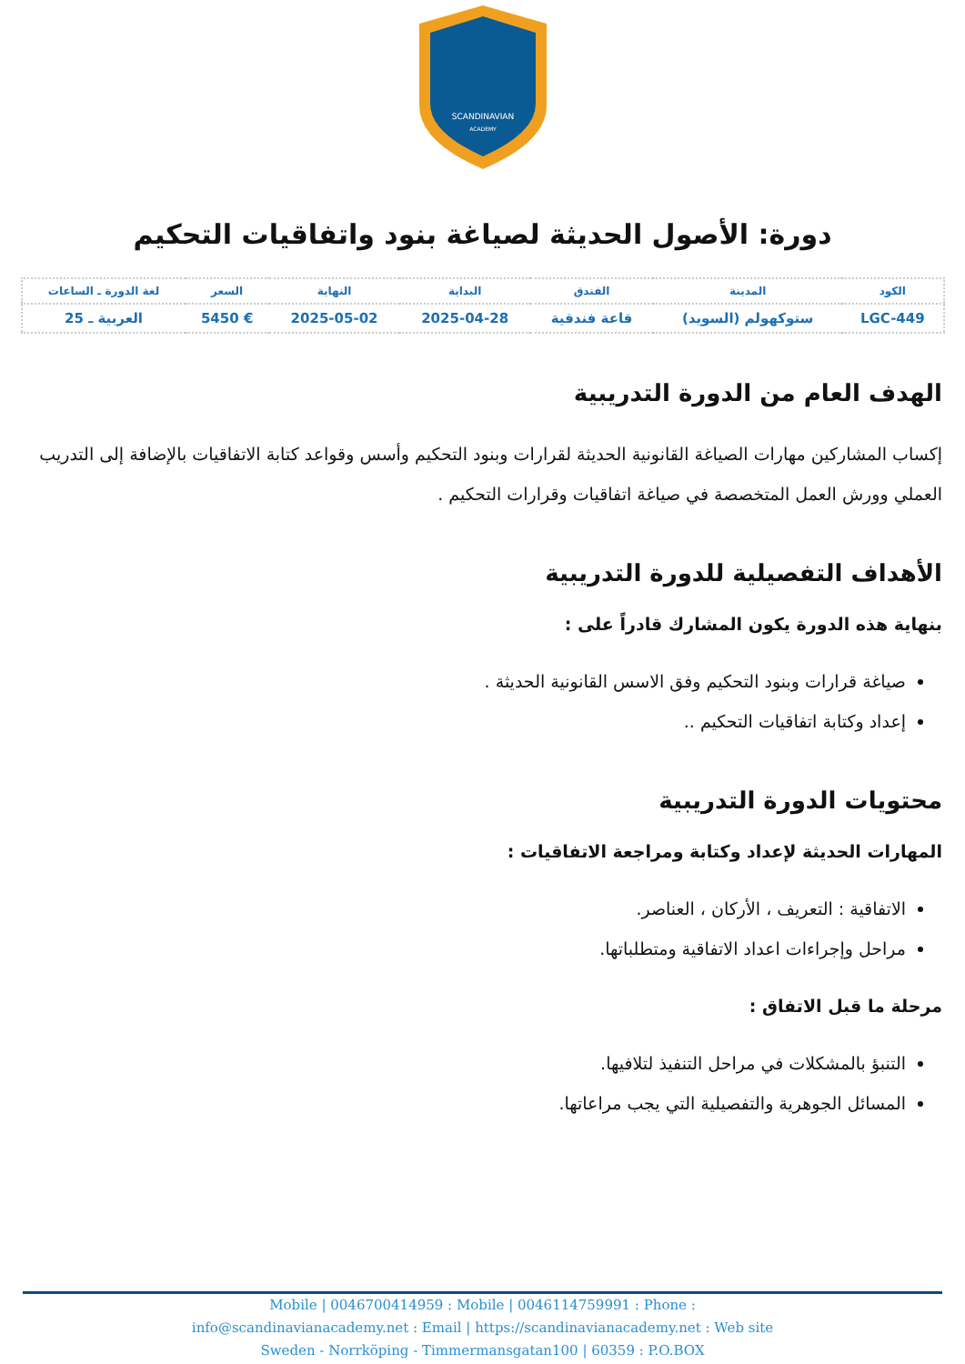SCANDINAVIAN
ACADEMY
دورة: الأصول الحديثة لصياغة بنود واتفاقيات التحكيم
| الكود | المدينة | الفندق | البداية | النهاية | السعر | لغة الدورة ـ الساعات |
| --- | --- | --- | --- | --- | --- | --- |
| LGC-449 | ستوكهولم (السويد) | قاعة فندقية | 2025-04-28 | 2025-05-02 | € 5450 | العربية ـ 25 |
الهدف العام من الدورة التدريبية
إكساب المشاركين مهارات الصياغة القانونية الحديثة لقرارات وبنود التحكيم وأسس وقواعد كتابة الاتفاقيات بالإضافة إلى التدريب العملي وورش العمل المتخصصة في صياغة اتفاقيات وقرارات التحكيم .
الأهداف التفصيلية للدورة التدريبية
بنهاية هذه الدورة يكون المشارك قادراً على :
صياغة قرارات وبنود التحكيم وفق الاسس القانونية الحديثة .
إعداد وكتابة اتفاقيات التحكيم ..
محتويات الدورة التدريبية
المهارات الحديثة لإعداد وكتابة ومراجعة الاتفاقيات :
الاتفاقية : التعريف ، الأركان ، العناصر.
مراحل وإجراءات اعداد الاتفاقية ومتطلباتها.
مرحلة ما قبل الاتفاق :
التنبؤ بالمشكلات في مراحل التنفيذ لتلافيها.
المسائل الجوهرية والتفصيلية التي يجب مراعاتها.
Mobile | 0046700414959 : Mobile | 0046114759991 : Phone :
info@scandinavianacademy.net : Email | https://scandinavianacademy.net : Web site
Sweden - Norrköping - Timmermansgatan100 | 60359 : P.O.BOX